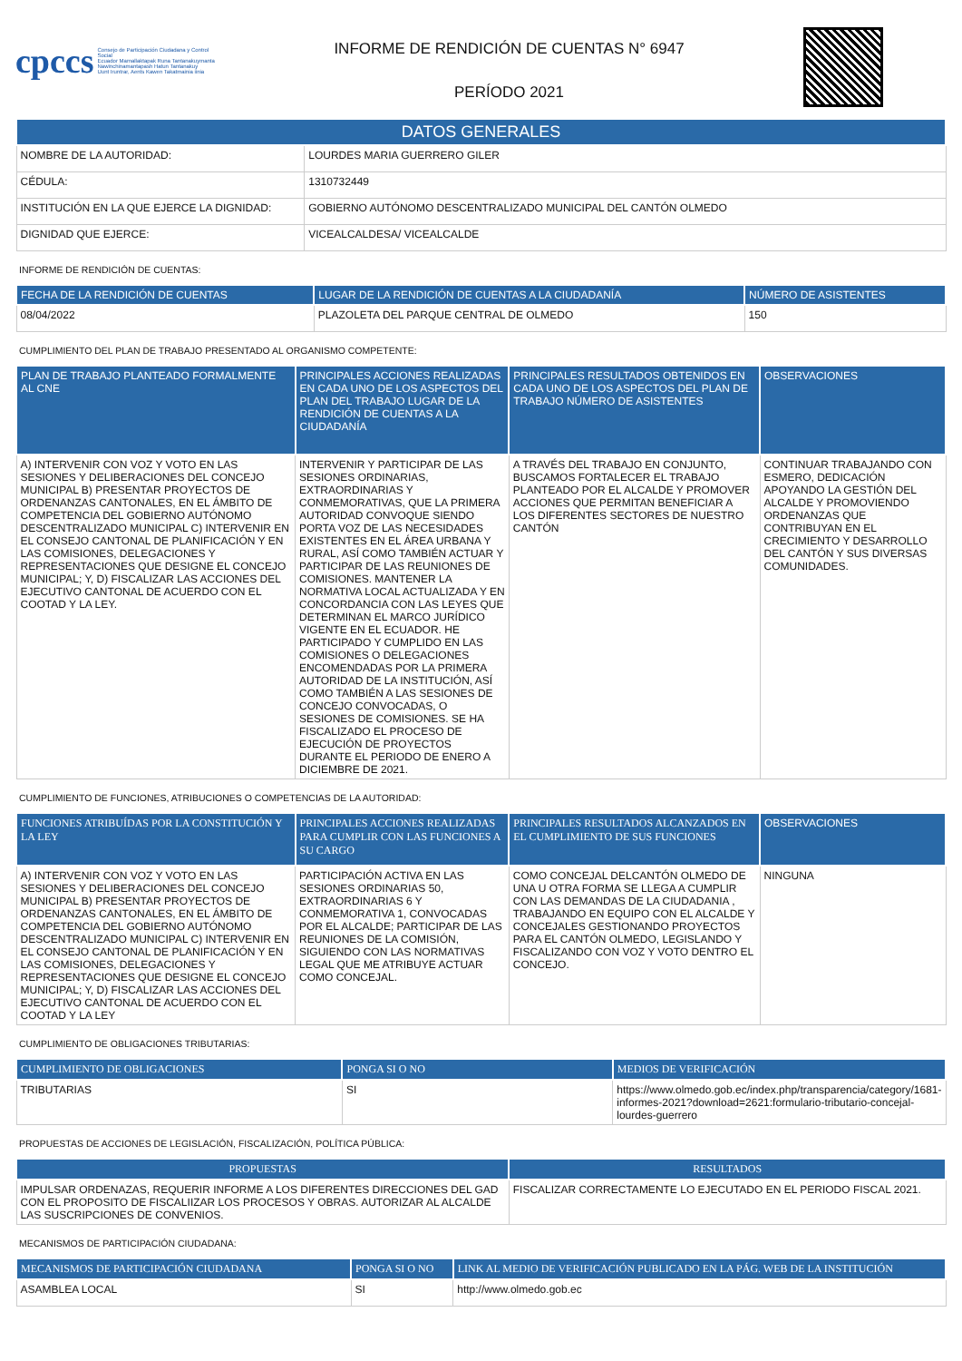cpccs
Consejo de Participación Ciudadana y Control Social
Ecuador Mamallaktapak Runa Tantanakuymanta Nawinchinamantapash Hatun Tantanakuy
Uunt Iruntrar, Aents Kawen Takatmainia iinia
INFORME DE RENDICIÓN DE CUENTAS N° 6947
PERÍODO 2021
| DATOS GENERALES | |
| --- | --- |
| NOMBRE DE LA AUTORIDAD: | LOURDES MARIA GUERRERO GILER |
| CÉDULA: | 1310732449 |
| INSTITUCIÓN EN LA QUE EJERCE LA DIGNIDAD: | GOBIERNO AUTÓNOMO DESCENTRALIZADO MUNICIPAL DEL CANTÓN OLMEDO |
| DIGNIDAD QUE EJERCE: | VICEALCALDESA/ VICEALCALDE |
INFORME DE RENDICIÓN DE CUENTAS:
| FECHA DE LA RENDICIÓN DE CUENTAS | LUGAR DE LA RENDICIÓN DE CUENTAS A LA CIUDADANÍA | NÚMERO DE ASISTENTES |
| --- | --- | --- |
| 08/04/2022 | PLAZOLETA DEL PARQUE CENTRAL DE OLMEDO | 150 |
CUMPLIMIENTO DEL PLAN DE TRABAJO PRESENTADO AL ORGANISMO COMPETENTE:
| PLAN DE TRABAJO PLANTEADO FORMALMENTE AL CNE | PRINCIPALES ACCIONES REALIZADAS EN CADA UNO DE LOS ASPECTOS DEL PLAN DEL TRABAJO LUGAR DE LA RENDICIÓN DE CUENTAS A LA CIUDADANÍA | PRINCIPALES RESULTADOS OBTENIDOS EN CADA UNO DE LOS ASPECTOS DEL PLAN DE TRABAJO NÚMERO DE ASISTENTES | OBSERVACIONES |
| --- | --- | --- | --- |
| A) INTERVENIR CON VOZ Y VOTO EN LAS SESIONES Y DELIBERACIONES DEL CONCEJO MUNICIPAL B) PRESENTAR PROYECTOS DE ORDENANZAS CANTONALES, EN EL ÁMBITO DE COMPETENCIA DEL GOBIERNO AUTÓNOMO DESCENTRALIZADO MUNICIPAL C) INTERVENIR EN EL CONSEJO CANTONAL DE PLANIFICACIÓN Y EN LAS COMISIONES, DELEGACIONES Y REPRESENTACIONES QUE DESIGNE EL CONCEJO MUNICIPAL; Y, D) FISCALIZAR LAS ACCIONES DEL EJECUTIVO CANTONAL DE ACUERDO CON EL COOTAD Y LA LEY. | INTERVENIR Y PARTICIPAR DE LAS SESIONES ORDINARIAS, EXTRAORDINARIAS Y CONMEMORATIVAS, QUE LA PRIMERA AUTORIDAD CONVOQUE SIENDO PORTA VOZ DE LAS NECESIDADES EXISTENTES EN EL ÁREA URBANA Y RURAL, ASÍ COMO TAMBIÉN ACTUAR Y PARTICIPAR DE LAS REUNIONES DE COMISIONES. MANTENER LA NORMATIVA LOCAL ACTUALIZADA Y EN CONCORDANCIA CON LAS LEYES QUE DETERMINAN EL MARCO JURÍDICO VIGENTE EN EL ECUADOR. HE PARTICIPADO Y CUMPLIDO EN LAS COMISIONES O DELEGACIONES ENCOMENDADAS POR LA PRIMERA AUTORIDAD DE LA INSTITUCIÓN, ASÍ COMO TAMBIÉN A LAS SESIONES DE CONCEJO CONVOCADAS, O SESIONES DE COMISIONES. SE HA FISCALIZADO EL PROCESO DE EJECUCIÓN DE PROYECTOS DURANTE EL PERIODO DE ENERO A DICIEMBRE DE 2021. | A TRAVÉS DEL TRABAJO EN CONJUNTO, BUSCAMOS FORTALECER EL TRABAJO PLANTEADO POR EL ALCALDE Y PROMOVER ACCIONES QUE PERMITAN BENEFICIAR A LOS DIFERENTES SECTORES DE NUESTRO CANTÓN | CONTINUAR TRABAJANDO CON ESMERO, DEDICACIÓN APOYANDO LA GESTIÓN DEL ALCALDE Y PROMOVIENDO ORDENANZAS QUE CONTRIBUYAN EN EL CRECIMIENTO Y DESARROLLO DEL CANTÓN Y SUS DIVERSAS COMUNIDADES. |
CUMPLIMIENTO DE FUNCIONES, ATRIBUCIONES O COMPETENCIAS DE LA AUTORIDAD:
| FUNCIONES ATRIBUÍDAS POR LA CONSTITUCIÓN Y LA LEY | PRINCIPALES ACCIONES REALIZADAS PARA CUMPLIR CON LAS FUNCIONES A SU CARGO | PRINCIPALES RESULTADOS ALCANZADOS EN EL CUMPLIMIENTO DE SUS FUNCIONES | OBSERVACIONES |
| --- | --- | --- | --- |
| A) INTERVENIR CON VOZ Y VOTO EN LAS SESIONES Y DELIBERACIONES DEL CONCEJO MUNICIPAL B) PRESENTAR PROYECTOS DE ORDENANZAS CANTONALES, EN EL ÁMBITO DE COMPETENCIA DEL GOBIERNO AUTÓNOMO DESCENTRALIZADO MUNICIPAL C) INTERVENIR EN EL CONSEJO CANTONAL DE PLANIFICACIÓN Y EN LAS COMISIONES, DELEGACIONES Y REPRESENTACIONES QUE DESIGNE EL CONCEJO MUNICIPAL; Y, D) FISCALIZAR LAS ACCIONES DEL EJECUTIVO CANTONAL DE ACUERDO CON EL COOTAD Y LA LEY | PARTICIPACIÓN ACTIVA EN LAS SESIONES ORDINARIAS 50, EXTRAORDINARIAS 6 Y CONMEMORATIVA 1, CONVOCADAS POR EL ALCALDE; PARTICIPAR DE LAS REUNIONES DE LA COMISIÓN, SIGUIENDO CON LAS NORMATIVAS LEGAL QUE ME ATRIBUYE ACTUAR COMO CONCEJAL. | COMO CONCEJAL DELCANTÓN OLMEDO DE UNA U OTRA FORMA SE LLEGA A CUMPLIR CON LAS DEMANDAS DE LA CIUDADANIA , TRABAJANDO EN EQUIPO CON EL ALCALDE Y CONCEJALES GESTIONANDO PROYECTOS PARA EL CANTÓN OLMEDO, LEGISLANDO Y FISCALIZANDO CON VOZ Y VOTO DENTRO EL CONCEJO. | NINGUNA |
CUMPLIMIENTO DE OBLIGACIONES TRIBUTARIAS:
| CUMPLIMIENTO DE OBLIGACIONES | PONGA SI O NO | MEDIOS DE VERIFICACIÓN |
| --- | --- | --- |
| TRIBUTARIAS | SI | https://www.olmedo.gob.ec/index.php/transparencia/category/1681-informes-2021?download=2621:formulario-tributario-concejal-lourdes-guerrero |
PROPUESTAS DE ACCIONES DE LEGISLACIÓN, FISCALIZACIÓN, POLÍTICA PÚBLICA:
| PROPUESTAS | RESULTADOS |
| --- | --- |
| IMPULSAR ORDENAZAS, REQUERIR INFORME A LOS DIFERENTES DIRECCIONES DEL GAD CON EL PROPOSITO DE FISCALIIZAR LOS PROCESOS Y OBRAS. AUTORIZAR AL ALCALDE LAS SUSCRIPCIONES DE CONVENIOS. | FISCALIZAR CORRECTAMENTE LO EJECUTADO EN EL PERIODO FISCAL 2021. |
MECANISMOS DE PARTICIPACIÓN CIUDADANA:
| MECANISMOS DE PARTICIPACIÓN CIUDADANA | PONGA SI O NO | LINK AL MEDIO DE VERIFICACIÓN PUBLICADO EN LA PÁG. WEB DE LA INSTITUCIÓN |
| --- | --- | --- |
| ASAMBLEA LOCAL | SI | http://www.olmedo.gob.ec |